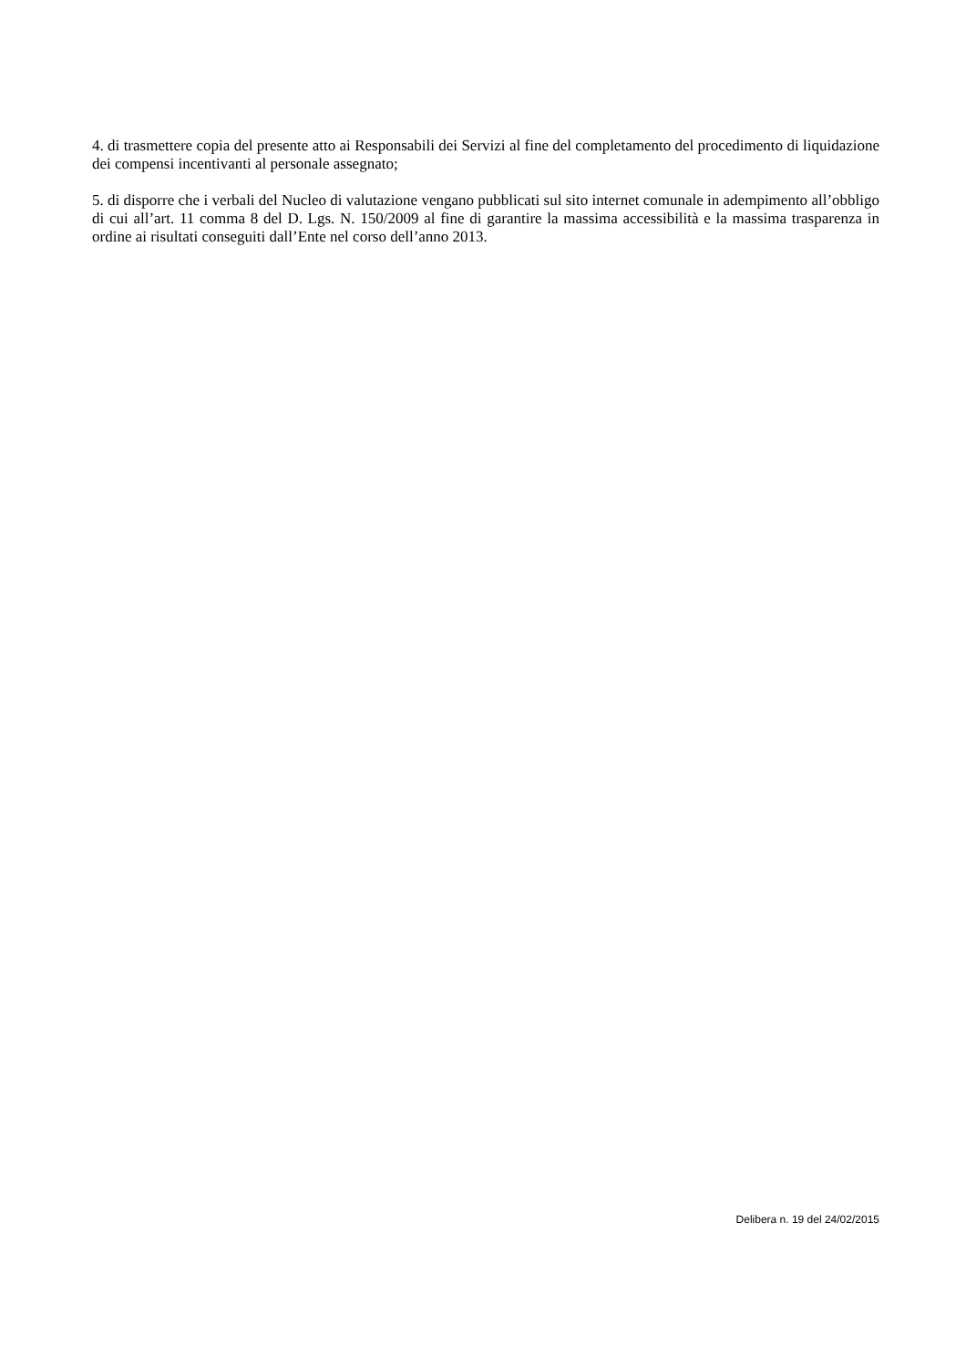4. di trasmettere copia del presente atto ai Responsabili dei Servizi al fine del completamento del procedimento di liquidazione dei compensi incentivanti al personale assegnato;
5. di disporre che i verbali del Nucleo di valutazione vengano pubblicati sul sito internet comunale in adempimento all’obbligo di cui all’art. 11 comma 8 del D. Lgs. N. 150/2009 al fine di garantire la massima accessibilità e la massima trasparenza in ordine ai risultati conseguiti dall’Ente nel corso dell’anno 2013.
Delibera n. 19 del 24/02/2015